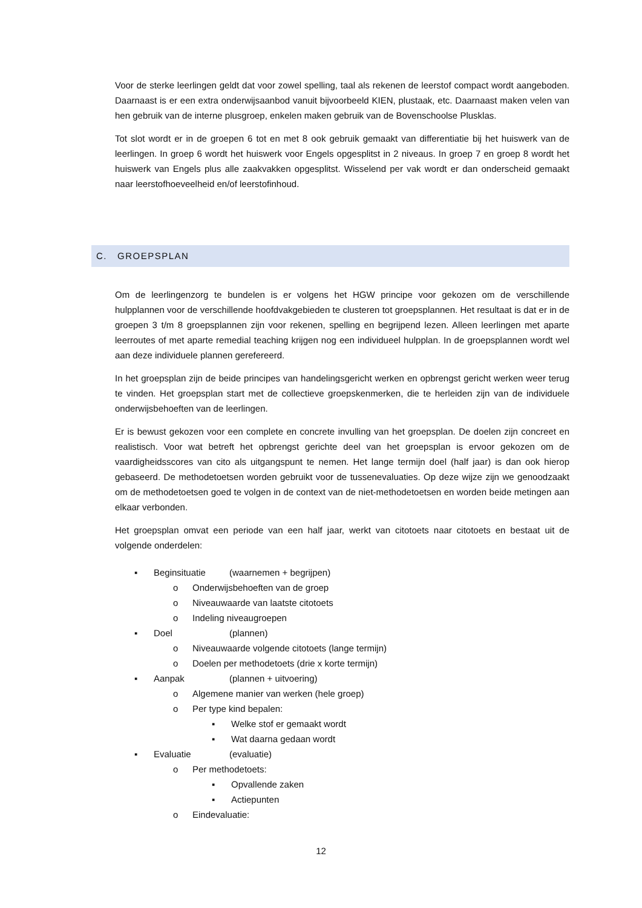Voor de sterke leerlingen geldt dat voor zowel spelling, taal als rekenen de leerstof compact wordt aangeboden. Daarnaast is er een extra onderwijsaanbod vanuit bijvoorbeeld KIEN, plustaak, etc. Daarnaast maken velen van hen gebruik van de interne plusgroep, enkelen maken gebruik van de Bovenschoolse Plusklas.
Tot slot wordt er in de groepen 6 tot en met 8 ook gebruik gemaakt van differentiatie bij het huiswerk van de leerlingen. In groep 6 wordt het huiswerk voor Engels opgesplitst in 2 niveaus. In groep 7 en groep 8 wordt het huiswerk van Engels plus alle zaakvakken opgesplitst. Wisselend per vak wordt er dan onderscheid gemaakt naar leerstofhoeveelheid en/of leerstofinhoud.
C. GROEPSPLAN
Om de leerlingenzorg te bundelen is er volgens het HGW principe voor gekozen om de verschillende hulpplannen voor de verschillende hoofdvakgebieden te clusteren tot groepsplannen. Het resultaat is dat er in de groepen 3 t/m 8 groepsplannen zijn voor rekenen, spelling en begrijpend lezen. Alleen leerlingen met aparte leerroutes of met aparte remedial teaching krijgen nog een individueel hulpplan. In de groepsplannen wordt wel aan deze individuele plannen gerefereerd.
In het groepsplan zijn de beide principes van handelingsgericht werken en opbrengst gericht werken weer terug te vinden. Het groepsplan start met de collectieve groepskenmerken, die te herleiden zijn van de individuele onderwijsbehoeften van de leerlingen.
Er is bewust gekozen voor een complete en concrete invulling van het groepsplan. De doelen zijn concreet en realistisch. Voor wat betreft het opbrengst gerichte deel van het groepsplan is ervoor gekozen om de vaardigheidsscores van cito als uitgangspunt te nemen. Het lange termijn doel (half jaar) is dan ook hierop gebaseerd. De methodetoetsen worden gebruikt voor de tussenevaluaties. Op deze wijze zijn we genoodzaakt om de methodetoetsen goed te volgen in de context van de niet-methodetoetsen en worden beide metingen aan elkaar verbonden.
Het groepsplan omvat een periode van een half jaar, werkt van citotoets naar citotoets en bestaat uit de volgende onderdelen:
▪ Beginsituatie (waarnemen + begrijpen)
o Onderwijsbehoeften van de groep
o Niveauwaarde van laatste citotoets
o Indeling niveaugroepen
▪ Doel (plannen)
o Niveauwaarde volgende citotoets (lange termijn)
o Doelen per methodetoets (drie x korte termijn)
▪ Aanpak (plannen + uitvoering)
o Algemene manier van werken (hele groep)
o Per type kind bepalen:
▪ Welke stof er gemaakt wordt
▪ Wat daarna gedaan wordt
▪ Evaluatie (evaluatie)
o Per methodetoets:
▪ Opvallende zaken
▪ Actiepunten
o Eindevaluatie:
12